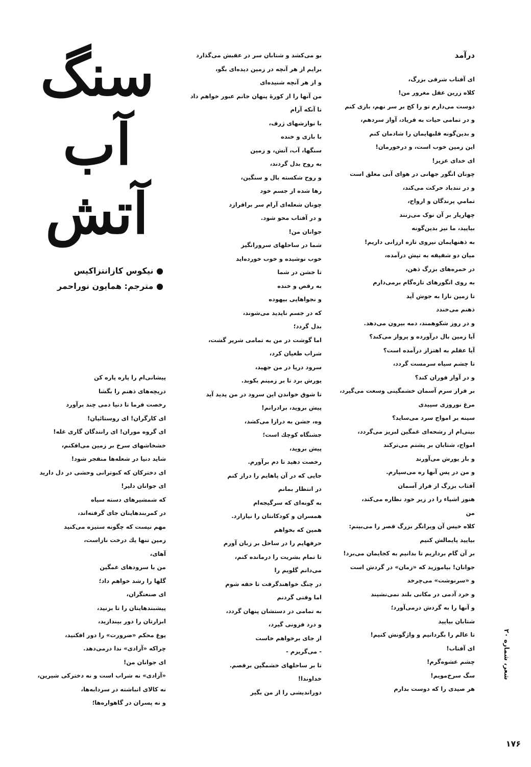درآمد
ای آفتاب شرقی بزرگ،
کلاه زرین عقل مغرور من!
دوست می‌دارم تو را کج بر سر نهم، بازی کنم
و در تمامی حیات به فریاد، آواز سردهم،
و بدین‌گونه قلبهایمان را شادمان کنم
این زمین خوب است، و درخورمان!
ای خدای عزیز!
چونان انگور جهانی در هوای آبی معلق است
و در تندباد حرکت می‌کند،
تمامیِ پرندگان و ارواح،
چهارپار بر آن نوک می‌زنند
بیایید، ما نیز بدین‌گونه
به ذهنهایمان نیروی تازه ارزانی داریم!
میان دو شقیقه به تپش درآمده،
در خمره‌های بزرگ ذهن،
به روی انگورهای تازه‌گام برمی‌دارم
تا زمین نازا به جوش آید
ذهنم می‌خندد
و در روز شکوهمند، دمه بیرون می‌دهد.
آیا زمین بال درآورده و پرواز می‌کند؟
آیا عقلم به اهتزاز درآمده است؟
تا چشم سیاه سرمست گردد،
و در آواز فوران کند؟
بر فراز سرم آسمان خشمگینی وسعت می‌گیرد،
مرغ نوروزی سپیدی
سینه بر امواج سرد می‌ساید؟
بینی‌ام از رشحه‌ای غمگین لبریز می‌گردد،
امواج، شتابان بر پشتم می‌ترکند
و باز یورش می‌آورند
و من در پس آنها ره می‌سپارم.
آفتاب بزرگ از فراز آسمان
هنوز اشیاء را در زیر خود نظاره می‌کند،
من
کلاه خیس آن ویرانگر بزرگ قصر را می‌بینم:
بیایید پایمالش کنیم
بر آن گام برداریم تا بدانیم به کجایمان می‌برد!
جوانان! بیاموزید که «زمان» در گردش است
و «سرنوشت» می‌چرخد
و خرد آدمی در مکانی بلند نمی‌نشیند
و آنها را به گردش درمی‌آورد؛
شتابان بیایید
تا عالم را بگردانیم و واژگونش کنیم!
ای آفتاب!
چشم عشوه‌گرم!
سگ سرخ‌مویم!
هر صیدی را که دوست بدارم
بو می‌کشد و شتابان سر در عقبش می‌گذارد
برایم از هر آنچه در زمین دیده‌ای بگو،
و از هر آنچه شنیده‌ای
من آنها را از کورهٔ پنهان جانم عبور خواهم داد
تا آنکه آرام
با نوازشهای ژرف،
با بازی و خنده
سنگها، آب، آتش، و زمین
به روح بدل گردند،
و روح شکسته بال و سنگین،
رها شده از جسم خود
چونان شعله‌ای آرام سر برافرازد
و در آفتاب محو شود.
جوانان من!
شما در ساحلهای سرورانگیز
خوب نوشیده و خوب خورده‌اید
تا جشن در شما
به رقص و خنده
و نجواهایی بیهوده
که در جسم ناپدید می‌شوند،
بدل گردد؛
اما گوشت در من به تمامی شریر گشت،
شراب طغیان کرد،
سرود دریا در من جهید،
یورش برد تا بر زمینم بکوبد.
تا شوق خواندن این سرود در من پدید آید
پیش بروید، برادرانم!
وه، جشن به درازا می‌کشد،
جشنگاه کوچك است؛
پیش بروید،
رخصت دهید تا دم برآورم.
جایی که در آن پاهایم را دراز کنم
در انتظار بمانم
به گونه‌ای که سرگیجه‌ام
همسران و کودکانتان را نیازارد.
همین که بخواهم
حرفهایم را در ساحل بر زبان آورم
تا تمام بشریت را درمانده کنم،
می‌دانم گلویم را
در چنگ خواهندگرفت تا خفه شوم
اما وقتی گردنم
به تمامی در دستشان پنهان گردد،
و درد فزونی گیرد،
از جای برخواهم خاست
- می‌گریزم -
تا بر ساحلهای خشمگین برقصم.
خداوندا!
دوراندیشی را از من بگیر
سنگ
آب
آتش
● نیکوس کازانتزاکیس
● مترجم: همایون نوراحمر
پیشانی‌ام را پاره پاره کن
دریچه‌های ذهنم را بگشا
رخصت فرما تا دنیا دمی چند برآورد
ای کارگران! ای روستائیان!
ای گروه موران! ای رانندگان گاری غله!
خشخاشهای سرخ بر زمین می‌افکنم،
شاید دنیا در شعله‌ها منفجر شود!
ای دخترکان که کبوترانی وحشی در دل دارید
ای جوانان دلیر!
که شمشیرهای دسته سیاه
در کمربندهایتان جای گرفته‌اند،
مهم نیست که چگونه ستیزه می‌کنید
زمین تنها یك درخت نازاست،
آهای،
من با سرودهای غمگین
گلها را رشد خواهم داد؛
ای صنعتگران،
پیشبندهایتان را تا بزنید،
ابزارتان را دور بیندازید،
یوغ محکم «ضرورت» را دور افکنید،
چراکه «آزادی» ندا درمی‌دهد.
ای جوانان من!
«آزادی» نه شراب است و نه دخترکی شیرین،
نه کالای انباشته در سردابه‌ها،
و نه پسران در گاهواره‌ها؛
شعر، شماره ۲۰
۱۷۶